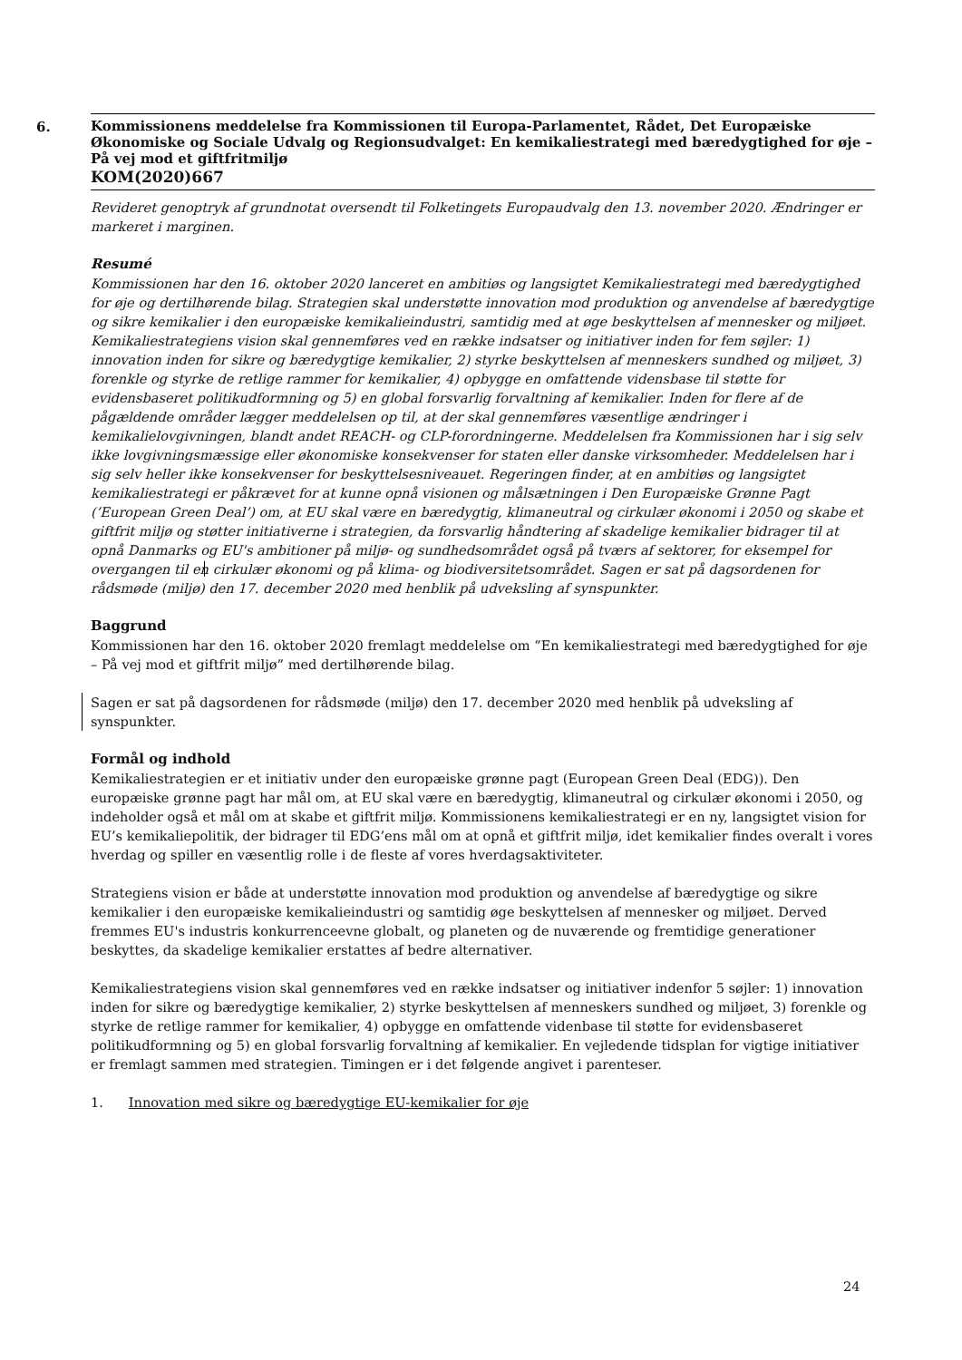6.
Kommissionens meddelelse fra Kommissionen til Europa-Parlamentet, Rådet, Det Europæiske Økonomiske og Sociale Udvalg og Regionsudvalget: En kemikaliestrategi med bæredygtighed for øje – På vej mod et giftfritmiljø
KOM(2020)667
Revideret genoptryk af grundnotat oversendt til Folketingets Europaudvalg den 13. november 2020. Ændringer er markeret i marginen.
Resumé
Kommissionen har den 16. oktober 2020 lanceret en ambitiøs og langsigtet Kemikaliestrategi med bæredygtighed for øje og dertilhørende bilag. Strategien skal understøtte innovation mod produktion og anvendelse af bæredygtige og sikre kemikalier i den europæiske kemikalieindustri, samtidig med at øge beskyttelsen af mennesker og miljøet. Kemikaliestrategiens vision skal gennemføres ved en række indsatser og initiativer inden for fem søjler: 1) innovation inden for sikre og bæredygtige kemikalier, 2) styrke beskyttelsen af menneskers sundhed og miljøet, 3) forenkle og styrke de retlige rammer for kemikalier, 4) opbygge en omfattende vidensbase til støtte for evidensbaseret politikudformning og 5) en global forsvarlig forvaltning af kemikalier. Inden for flere af de pågældende områder lægger meddelelsen op til, at der skal gennemføres væsentlige ændringer i kemikalielovgivningen, blandt andet REACH- og CLP-forordningerne. Meddelelsen fra Kommissionen har i sig selv ikke lovgivningsmæssige eller økonomiske konsekvenser for staten eller danske virksomheder. Meddelelsen har i sig selv heller ikke konsekvenser for beskyttelsesniveauet. Regeringen finder, at en ambitiøs og langsigtet kemikaliestrategi er påkrævet for at kunne opnå visionen og målsætningen i Den Europæiske Grønne Pagt (’European Green Deal’) om, at EU skal være en bæredygtig, klimaneutral og cirkulær økonomi i 2050 og skabe et giftfrit miljø og støtter initiativerne i strategien, da forsvarlig håndtering af skadelige kemikalier bidrager til at opnå Danmarks og EU's ambitioner på miljø- og sundhedsområdet også på tværs af sektorer, for eksempel for overgangen til en cirkulær økonomi og på klima- og biodiversitetsområdet. Sagen er sat på dagsordenen for rådsmøde (miljø) den 17. december 2020 med henblik på udveksling af synspunkter.
Baggrund
Kommissionen har den 16. oktober 2020 fremlagt meddelelse om ”En kemikaliestrategi med bæredygtighed for øje – På vej mod et giftfrit miljø” med dertilhørende bilag.
Sagen er sat på dagsordenen for rådsmøde (miljø) den 17. december 2020 med henblik på udveksling af synspunkter.
Formål og indhold
Kemikaliestrategien er et initiativ under den europæiske grønne pagt (European Green Deal (EDG)). Den europæiske grønne pagt har mål om, at EU skal være en bæredygtig, klimaneutral og cirkulær økonomi i 2050, og indeholder også et mål om at skabe et giftfrit miljø. Kommissionens kemikaliestrategi er en ny, langsigtet vision for EU’s kemikaliepolitik, der bidrager til EDG’ens mål om at opnå et giftfrit miljø, idet kemikalier findes overalt i vores hverdag og spiller en væsentlig rolle i de fleste af vores hverdagsaktiviteter.
Strategiens vision er både at understøtte innovation mod produktion og anvendelse af bæredygtige og sikre kemikalier i den europæiske kemikalieindustri og samtidig øge beskyttelsen af mennesker og miljøet. Derved fremmes EU's industris konkurrenceevne globalt, og planeten og de nuværende og fremtidige generationer beskyttes, da skadelige kemikalier erstattes af bedre alternativer.
Kemikaliestrategiens vision skal gennemføres ved en række indsatser og initiativer indenfor 5 søjler: 1) innovation inden for sikre og bæredygtige kemikalier, 2) styrke beskyttelsen af menneskers sundhed og miljøet, 3) forenkle og styrke de retlige rammer for kemikalier, 4) opbygge en omfattende videnbase til støtte for evidensbaseret politikudformning og 5) en global forsvarlig forvaltning af kemikalier. En vejledende tidsplan for vigtige initiativer er fremlagt sammen med strategien. Timingen er i det følgende angivet i parenteser.
1. Innovation med sikre og bæredygtige EU-kemikalier for øje
24